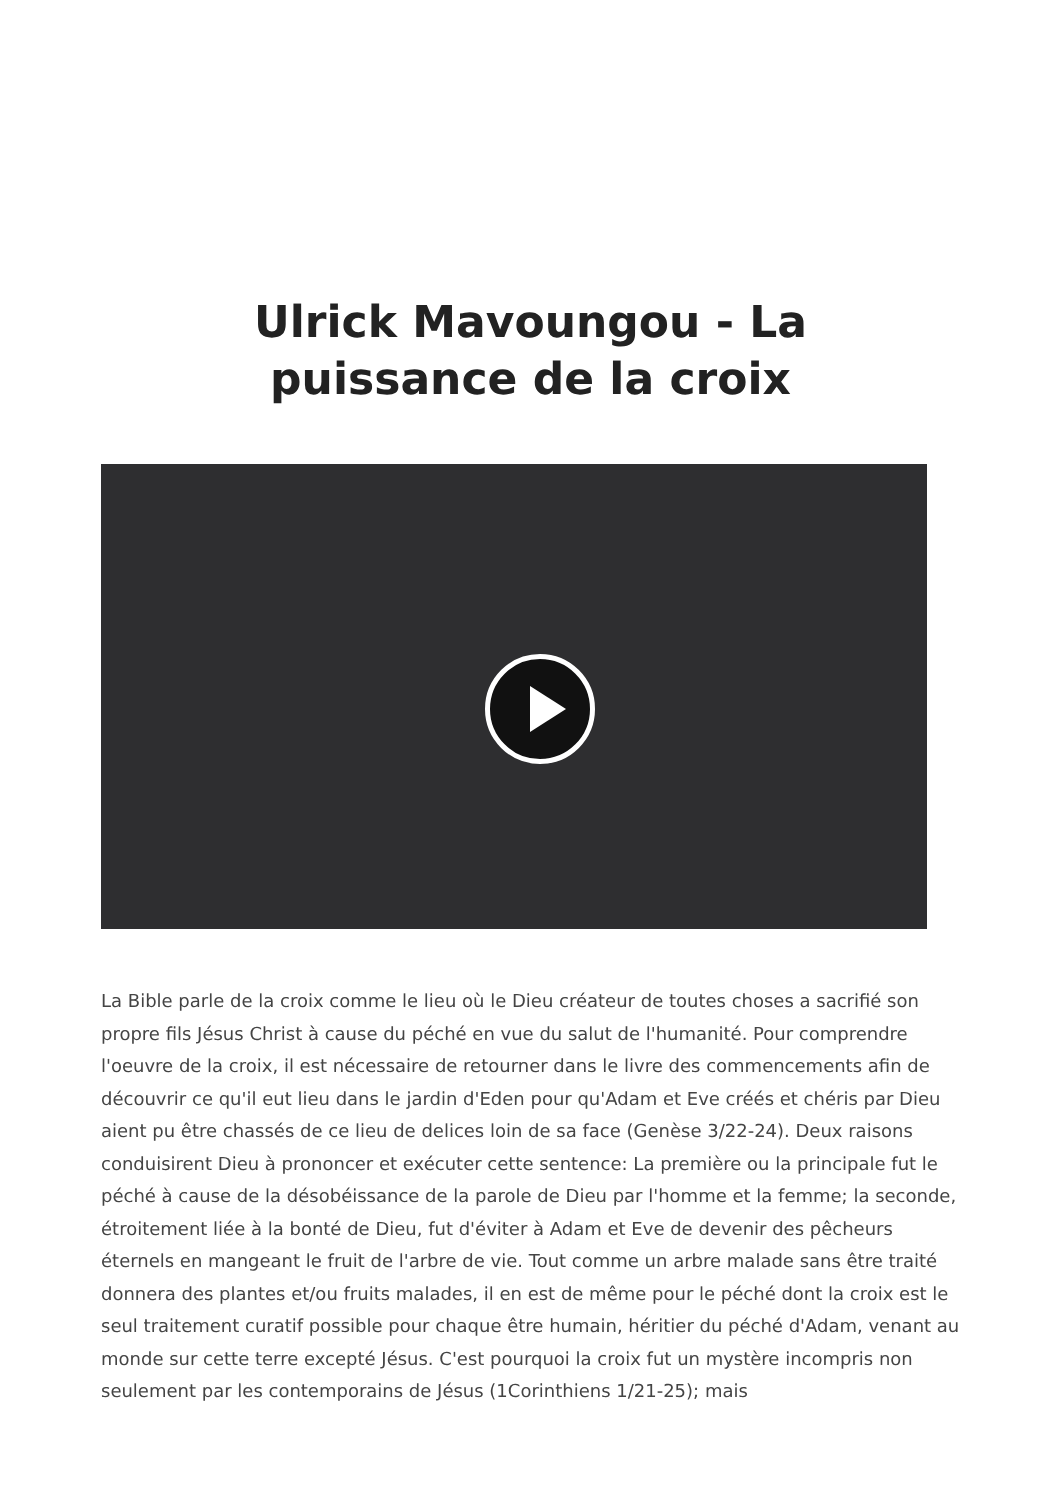Ulrick Mavoungou - La
puissance de la croix
La Bible parle de la croix comme le lieu où le Dieu créateur de toutes choses a sacrifié son propre fils Jésus Christ à cause du péché en vue du salut de l'humanité. Pour comprendre l'oeuvre de la croix, il est nécessaire de retourner dans le livre des commencements afin de découvrir ce qu'il eut lieu dans le jardin d'Eden pour qu'Adam et Eve créés et chéris par Dieu aient pu être chassés de ce lieu de delices loin de sa face (Genèse 3/22-24). Deux raisons conduisirent Dieu à prononcer et exécuter cette sentence: La première ou la principale fut le péché à cause de la désobéissance de la parole de Dieu par l'homme et la femme; la seconde, étroitement liée à la bonté de Dieu, fut d'éviter à Adam et Eve de devenir des pêcheurs éternels en mangeant le fruit de l'arbre de vie. Tout comme un arbre malade sans être traité donnera des plantes et/ou fruits malades, il en est de même pour le péché dont la croix est le seul traitement curatif possible pour chaque être humain, héritier du péché d'Adam, venant au monde sur cette terre excepté Jésus. C'est pourquoi la croix fut un mystère incompris non seulement par les contemporains de Jésus (1Corinthiens 1/21-25); mais